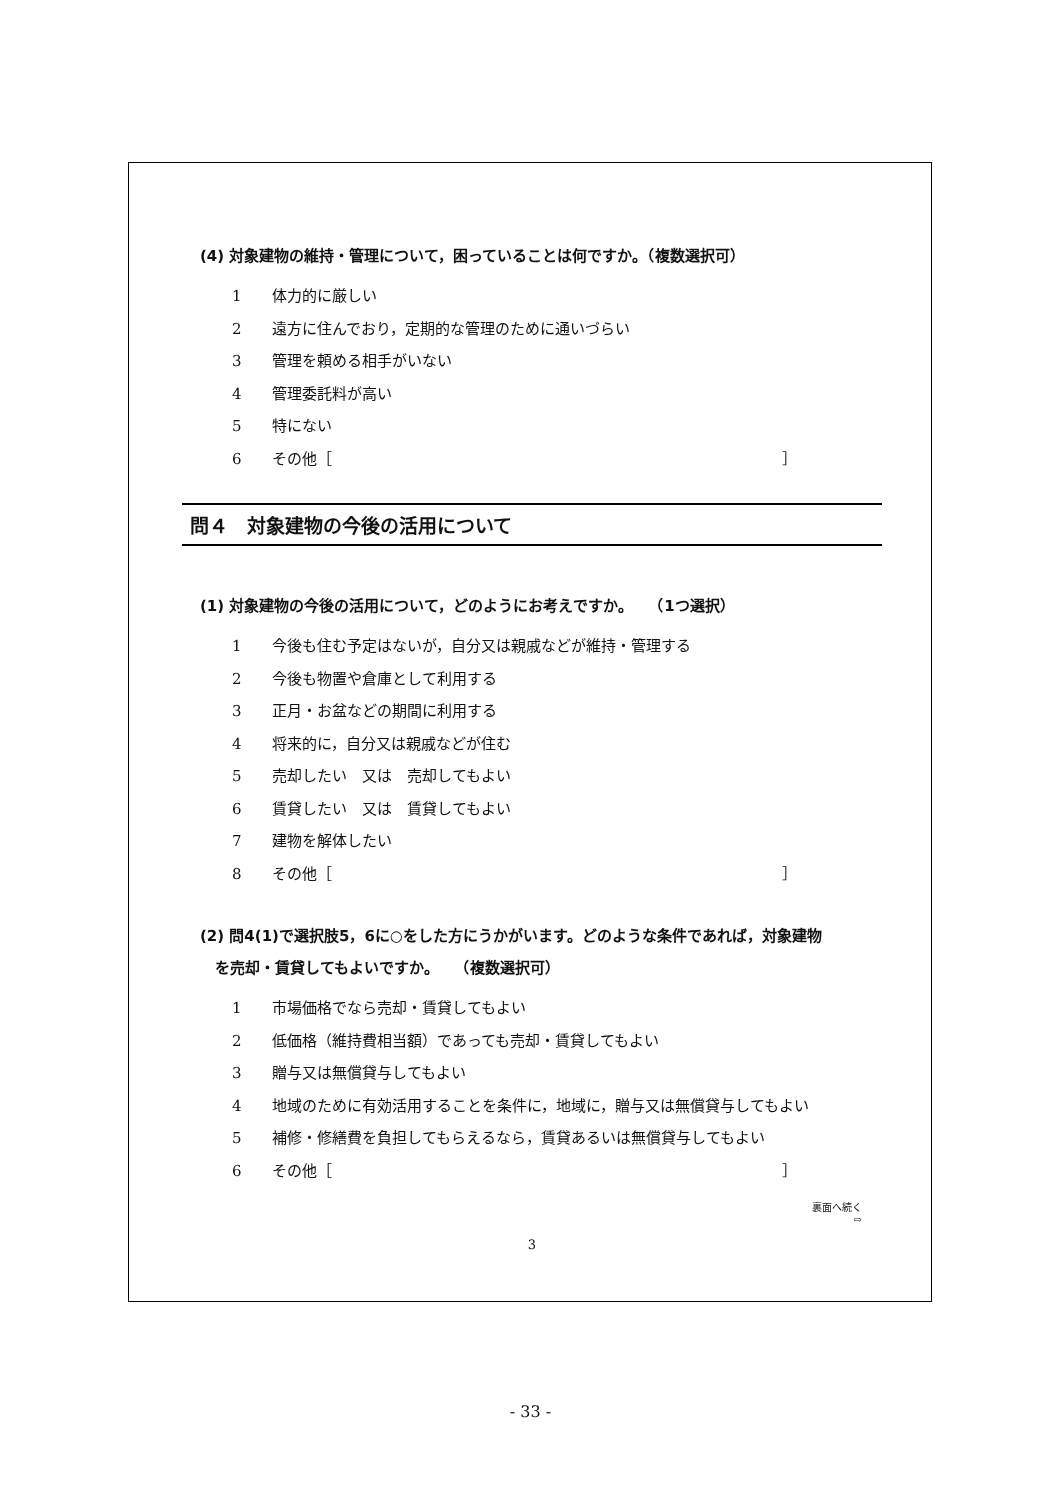(4) 対象建物の維持・管理について，困っていることは何ですか。（複数選択可）
1 体力的に厳しい
2 遠方に住んでおり，定期的な管理のために通いづらい
3 管理を頼める相手がいない
4 管理委託料が高い
5 特にない
6 その他［ ］
問４　対象建物の今後の活用について
(1) 対象建物の今後の活用について，どのようにお考えですか。　　（1つ選択）
1 今後も住む予定はないが，自分又は親戚などが維持・管理する
2 今後も物置や倉庫として利用する
3 正月・お盆などの期間に利用する
4 将来的に，自分又は親戚などが住む
5 売却したい　又は　売却してもよい
6 賃貸したい　又は　賃貸してもよい
7 建物を解体したい
8 その他［ ］
(2) 問4(1)で選択肢5，6に○をした方にうかがいます。どのような条件であれば，対象建物
　を売却・賃貸してもよいですか。　　（複数選択可）
1 市場価格でなら売却・賃貸してもよい
2 低価格（維持費相当額）であっても売却・賃貸してもよい
3 贈与又は無償貸与してもよい
4 地域のために有効活用することを条件に，地域に，贈与又は無償貸与してもよい
5 補修・修繕費を負担してもらえるなら，賃貸あるいは無償貸与してもよい
6 その他［ ］
裏面へ続く
⇨
3
- 33 -